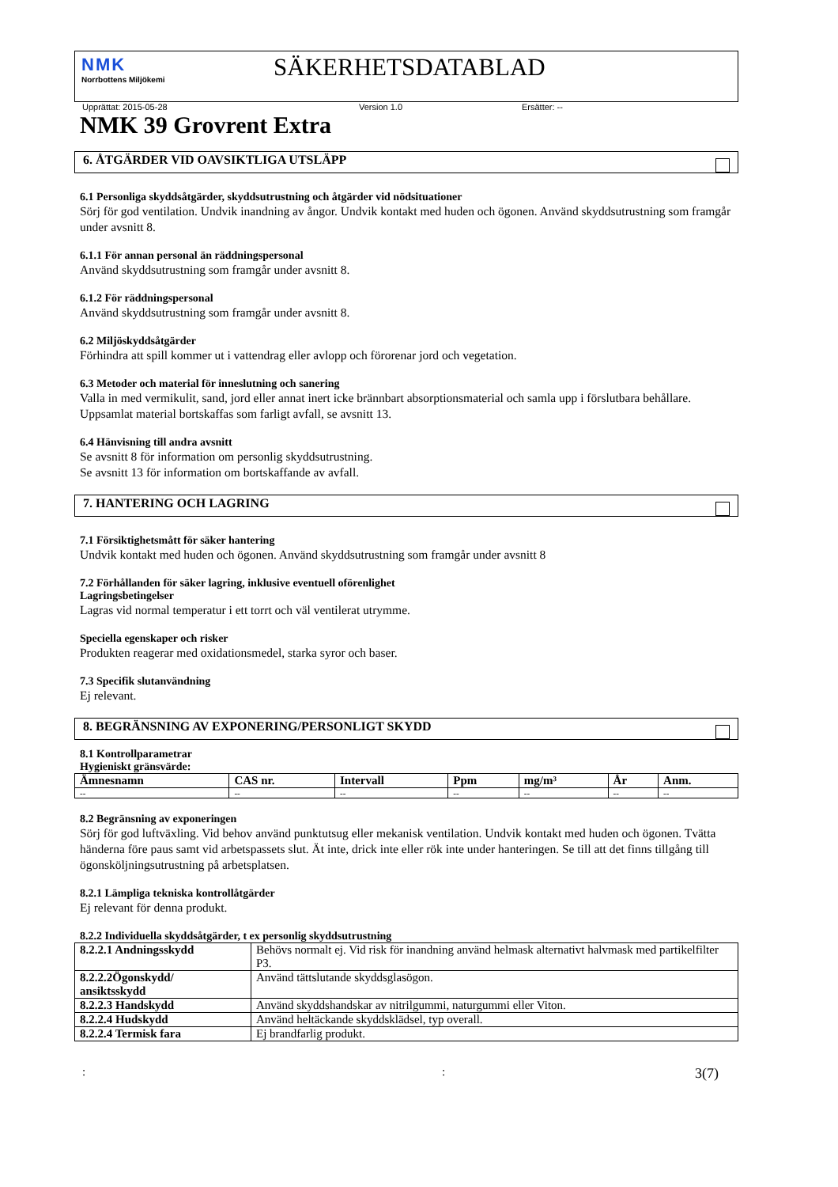NMK
Norrbottens Miljökemi
SÄKERHETSDATABLAD
Upprättat: 2015-05-28 Version 1.0 Ersätter: --
NMK 39 Grovrent Extra
6. ÅTGÄRDER VID OAVSIKTLIGA UTSLÄPP
6.1 Personliga skyddsåtgärder, skyddsutrustning och åtgärder vid nödsituationer
Sörj för god ventilation. Undvik inandning av ångor. Undvik kontakt med huden och ögonen. Använd skyddsutrustning som framgår under avsnitt 8.
6.1.1 För annan personal än räddningspersonal
Använd skyddsutrustning som framgår under avsnitt 8.
6.1.2 För räddningspersonal
Använd skyddsutrustning som framgår under avsnitt 8.
6.2 Miljöskyddsåtgärder
Förhindra att spill kommer ut i vattendrag eller avlopp och förorenar jord och vegetation.
6.3 Metoder och material för inneslutning och sanering
Valla in med vermikulit, sand, jord eller annat inert icke brännbart absorptionsmaterial och samla upp i förslutbara behållare. Uppsamlat material bortskaffas som farligt avfall, se avsnitt 13.
6.4 Hänvisning till andra avsnitt
Se avsnitt 8 för information om personlig skyddsutrustning.
Se avsnitt 13 för information om bortskaffande av avfall.
7. HANTERING OCH LAGRING
7.1 Försiktighetsmått för säker hantering
Undvik kontakt med huden och ögonen. Använd skyddsutrustning som framgår under avsnitt 8
7.2 Förhållanden för säker lagring, inklusive eventuell oförenlighet
Lagringsbetingelser
Lagras vid normal temperatur i ett torrt och väl ventilerat utrymme.
Speciella egenskaper och risker
Produkten reagerar med oxidationsmedel, starka syror och baser.
7.3 Specifik slutanvändning
Ej relevant.
8. BEGRÄNSNING AV EXPONERING/PERSONLIGT SKYDD
8.1 Kontrollparametrar
Hygieniskt gränsvärde:
| Ämnesnamn | CAS nr. | Intervall | Ppm | mg/m³ | År | Anm. |
| --- | --- | --- | --- | --- | --- | --- |
| -- | -- | -- | -- | -- | -- | -- |
8.2 Begränsning av exponeringen
Sörj för god luftväxling. Vid behov använd punktutsug eller mekanisk ventilation. Undvik kontakt med huden och ögonen. Tvätta händerna före paus samt vid arbetspassets slut. Ät inte, drick inte eller rök inte under hanteringen. Se till att det finns tillgång till ögonsköljningsutrustning på arbetsplatsen.
8.2.1 Lämpliga tekniska kontrollåtgärder
Ej relevant för denna produkt.
8.2.2 Individuella skyddsåtgärder, t ex personlig skyddsutrustning
| 8.2.2.1 Andningsskydd | Behövs normalt ej. Vid risk för inandning använd helmask alternativt halvmask med partikelfilter P3. |
| 8.2.2.2Ögonskydd/ ansiktsskydd | Använd tättslutande skyddsglasögon. |
| 8.2.2.3 Handskydd | Använd skyddshandskar av nitrilgummi, naturgummi eller Viton. |
| 8.2.2.4 Hudskydd | Använd heltäckande skyddsklädsel, typ overall. |
| 8.2.2.4 Termisk fara | Ej brandfarlig produkt. |
:: 3(7)